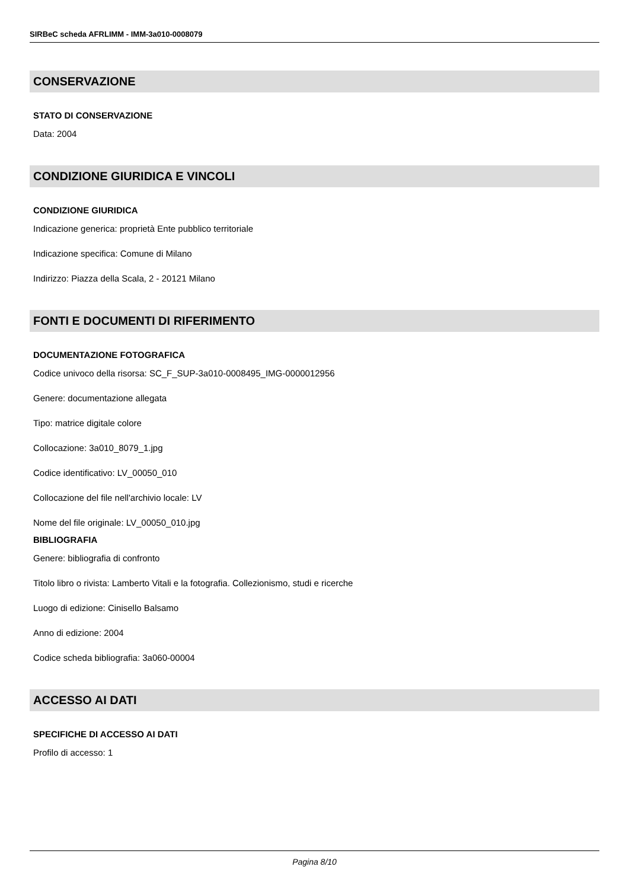SIRBeC scheda AFRLIMM - IMM-3a010-0008079
CONSERVAZIONE
STATO DI CONSERVAZIONE
Data: 2004
CONDIZIONE GIURIDICA E VINCOLI
CONDIZIONE GIURIDICA
Indicazione generica: proprietà Ente pubblico territoriale
Indicazione specifica: Comune di Milano
Indirizzo: Piazza della Scala, 2 - 20121 Milano
FONTI E DOCUMENTI DI RIFERIMENTO
DOCUMENTAZIONE FOTOGRAFICA
Codice univoco della risorsa: SC_F_SUP-3a010-0008495_IMG-0000012956
Genere: documentazione allegata
Tipo: matrice digitale colore
Collocazione: 3a010_8079_1.jpg
Codice identificativo: LV_00050_010
Collocazione del file nell'archivio locale: LV
Nome del file originale: LV_00050_010.jpg
BIBLIOGRAFIA
Genere: bibliografia di confronto
Titolo libro o rivista: Lamberto Vitali e la fotografia. Collezionismo, studi e ricerche
Luogo di edizione: Cinisello Balsamo
Anno di edizione: 2004
Codice scheda bibliografia: 3a060-00004
ACCESSO AI DATI
SPECIFICHE DI ACCESSO AI DATI
Profilo di accesso: 1
Pagina 8/10